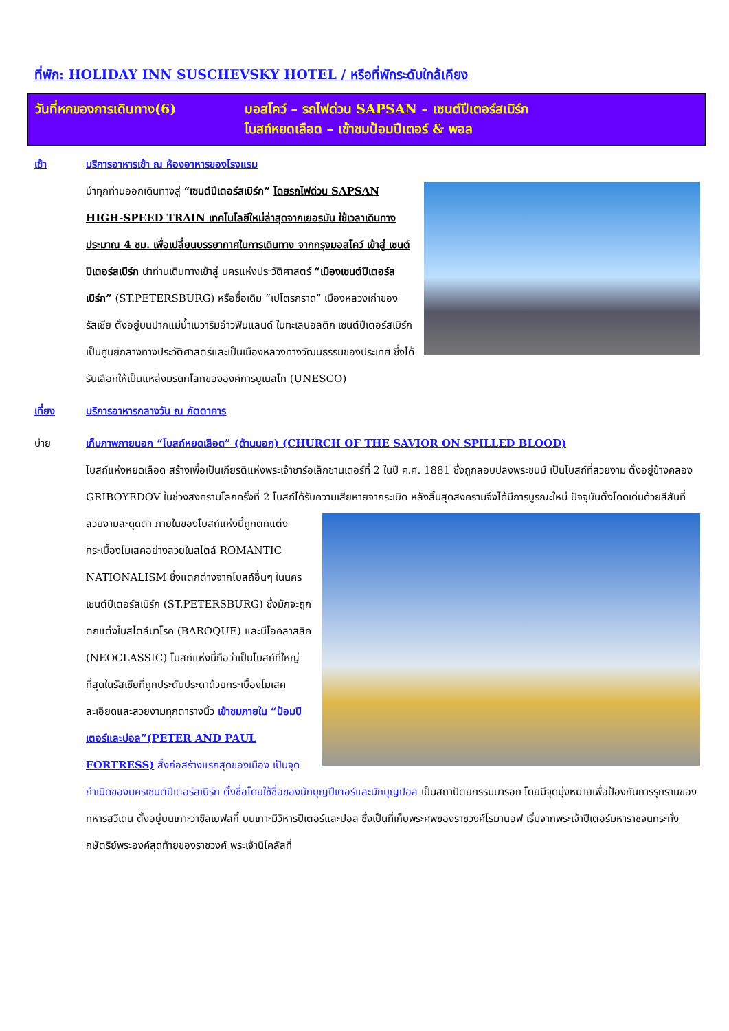ที่พัก: HOLIDAY INN SUSCHEVSKY HOTEL / หรือที่พักระดับใกล้เคียง
วันที่หกของการเดินทาง(6) มอสโคว์ – รถไฟด่วน SAPSAN – เซนต์ปีเตอร์สเบิร์ก
โบสถ์หยดเลือด – เข้าชมป้อมปีเตอร์ & พอล
เช้า บริการอาหารเช้า ณ ห้องอาหารของโรงแรม
นำทุกท่านออกเดินทางสู่ “เซนต์ปีเตอร์สเบิร์ก” โดยรถไฟด่วน SAPSAN HIGH-SPEED TRAIN เทคโนโลยีใหม่ล่าสุดจากเยอรมัน ใช้เวลาเดินทางประมาณ 4 ชม. เพื่อเปลี่ยนบรรยากาศในการเดินทาง จากกรุงมอสโคว์ เข้าสู่ เซนต์ปีเตอร์สเบิร์ก นำท่านเดินทางเข้าสู่ นครแห่งประวัติศาสตร์ “เมืองเซนต์ปีเตอร์สเบิร์ก” (ST.PETERSBURG) หรือชื่อเดิม “เปโตรกราด” เมืองหลวงเก่าของรัสเซีย ตั้งอยู่บนปากแม่น้ำเนวาริมอ่าวฟินแลนด์ ในทะเลบอลติก เซนต์ปีเตอร์สเบิร์ก เป็นศูนย์กลางทางประวัติศาสตร์และเป็นเมืองหลวงทางวัฒนธรรมของประเทศ ซึ่งได้รับเลือกให้เป็นแหล่งมรดกโลกขององค์การยูเนสโก (UNESCO)
เที่ยง บริการอาหารกลางวัน ณ ภัตตาคาร
บ่าย เก็บภาพภายนอก “โบสถ์หยดเลือด” (ด้านนอก) (CHURCH OF THE SAVIOR ON SPILLED BLOOD)
โบสถ์แห่งหยดเลือด สร้างเพื่อเป็นเกียรติแห่งพระเจ้าซาร์อเล็กซานเดอร์ที่ 2 ในปี ค.ศ. 1881 ซึ่งถูกลอบปลงพระชนม์ เป็นโบสถ์ที่สวยงาม ตั้งอยู่ข้างคลอง GRIBOYEDOV ในช่วงสงครามโลกครั้งที่ 2 โบสถ์ได้รับความเสียหายจากระเบิด
หลังสิ้นสุดสงครามจึงได้มีการบูรณะใหม่ ปัจจุบันตั้งโดดเด่นด้วยสีสันที่สวยงามสะดุดตา ภายในของโบสถ์แห่งนี้ถูกตกแต่งกระเบื้องโมเสคอย่างสวยในสไตล์ ROMANTIC NATIONALISM ซึ่งแตกต่างจากโบสถ์อื่นๆ ในนครเซนต์ปีเตอร์สเบิร์ก (ST.PETERSBURG) ซึ่งมักจะถูกตกแต่งในสไตล์บาโรค (BAROQUE) และนีโอคลาสสิค (NEOCLASSIC) โบสถ์แห่งนี้ถือว่าเป็นโบสถ์ที่ใหญ่ที่สุดในรัสเซียที่ถูกประดับประดาด้วยกระเบื้องโมเสค ละเอียดและสวยงามทุกตารางนิ้ว เข้าชมภายใน “ป้อมปีเตอร์และปอล”(PETER AND PAUL FORTRESS) สิ่งก่อสร้างแรกสุดของเมือง เป็นจุดกำเนิดของนครเซนต์ปีเตอร์สเบิร์ก ตั้งชื่อโดยใช้ชื่อของนักบุญปีเตอร์และนักบุญปอล เป็นสถาปัตยกรรมบารอก โดยมีจุดมุ่งหมายเพื่อป้องกันการรุกรานของทหารสวีเดน ตั้งอยู่บนเกาะวาซิลเยฟสกี้ บนเกาะมีวิหารปีเตอร์และปอล ซึ่งเป็นที่เก็บพระศพของราชวงศ์โรมานอฟ เริ่มจากพระเจ้าปีเตอร์มหาราชจนกระทั่งกษัตริย์พระองค์สุดท้ายของราชวงศ์ พระเจ้านิโคลัสที่